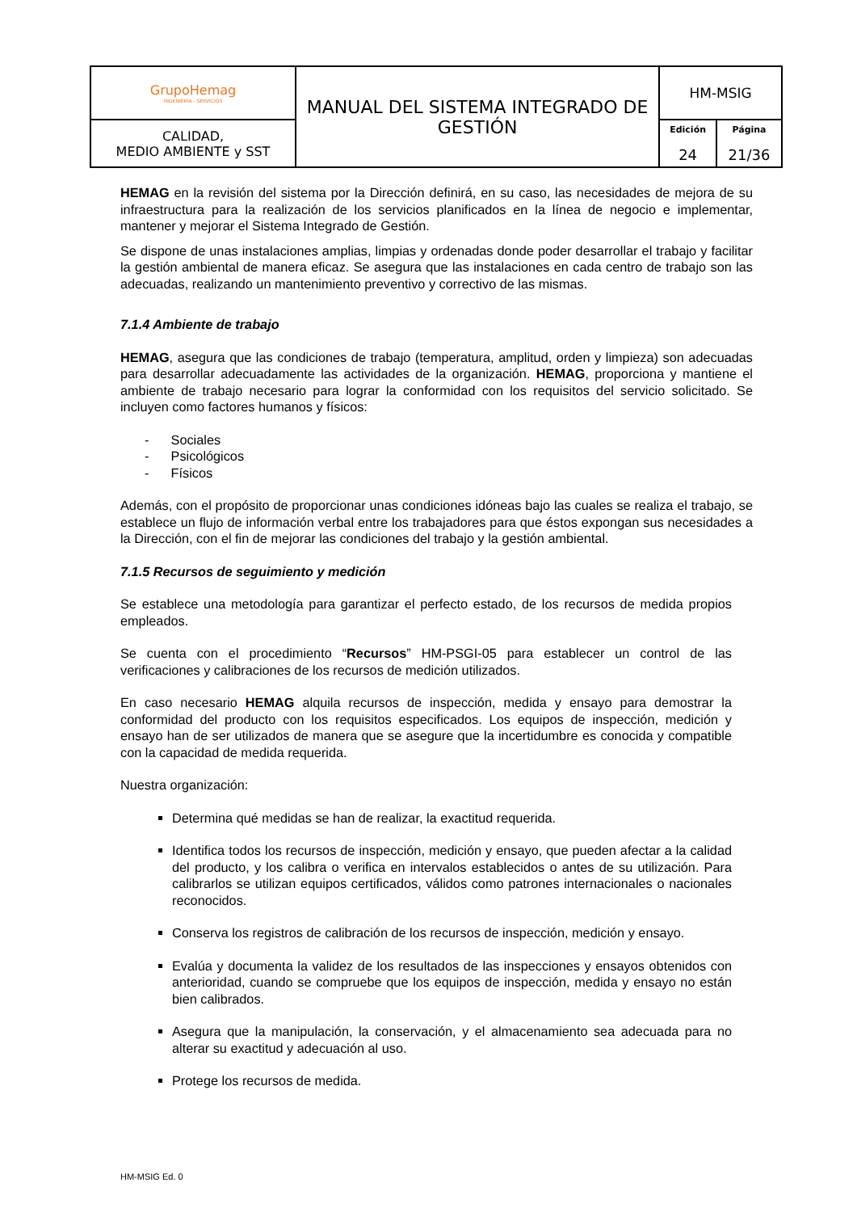| GrupoHemag INGENIERÍA - SERVICIOS | MANUAL DEL SISTEMA INTEGRADO DE GESTIÓN | HM-MSIG | |
| CALIDAD, MEDIO AMBIENTE y SST | | Edición 24 | Página 21/36 |
HEMAG en la revisión del sistema por la Dirección definirá, en su caso, las necesidades de mejora de su infraestructura para la realización de los servicios planificados en la línea de negocio e implementar, mantener y mejorar el Sistema Integrado de Gestión.
Se dispone de unas instalaciones amplias, limpias y ordenadas donde poder desarrollar el trabajo y facilitar la gestión ambiental de manera eficaz. Se asegura que las instalaciones en cada centro de trabajo son las adecuadas, realizando un mantenimiento preventivo y correctivo de las mismas.
7.1.4 Ambiente de trabajo
HEMAG, asegura que las condiciones de trabajo (temperatura, amplitud, orden y limpieza) son adecuadas para desarrollar adecuadamente las actividades de la organización. HEMAG, proporciona y mantiene el ambiente de trabajo necesario para lograr la conformidad con los requisitos del servicio solicitado. Se incluyen como factores humanos y físicos:
- Sociales
- Psicológicos
- Físicos
Además, con el propósito de proporcionar unas condiciones idóneas bajo las cuales se realiza el trabajo, se establece un flujo de información verbal entre los trabajadores para que éstos expongan sus necesidades a la Dirección, con el fin de mejorar las condiciones del trabajo y la gestión ambiental.
7.1.5 Recursos de seguimiento y medición
Se establece una metodología para garantizar el perfecto estado, de los recursos de medida propios empleados.
Se cuenta con el procedimiento “Recursos” HM-PSGI-05 para establecer un control de las verificaciones y calibraciones de los recursos de medición utilizados.
En caso necesario HEMAG alquila recursos de inspección, medida y ensayo para demostrar la conformidad del producto con los requisitos especificados. Los equipos de inspección, medición y ensayo han de ser utilizados de manera que se asegure que la incertidumbre es conocida y compatible con la capacidad de medida requerida.
Nuestra organización:
Determina qué medidas se han de realizar, la exactitud requerida.
Identifica todos los recursos de inspección, medición y ensayo, que pueden afectar a la calidad del producto, y los calibra o verifica en intervalos establecidos o antes de su utilización. Para calibrarlos se utilizan equipos certificados, válidos como patrones internacionales o nacionales reconocidos.
Conserva los registros de calibración de los recursos de inspección, medición y ensayo.
Evalúa y documenta la validez de los resultados de las inspecciones y ensayos obtenidos con anterioridad, cuando se compruebe que los equipos de inspección, medida y ensayo no están bien calibrados.
Asegura que la manipulación, la conservación, y el almacenamiento sea adecuada para no alterar su exactitud y adecuación al uso.
Protege los recursos de medida.
HM-MSIG Ed. 0